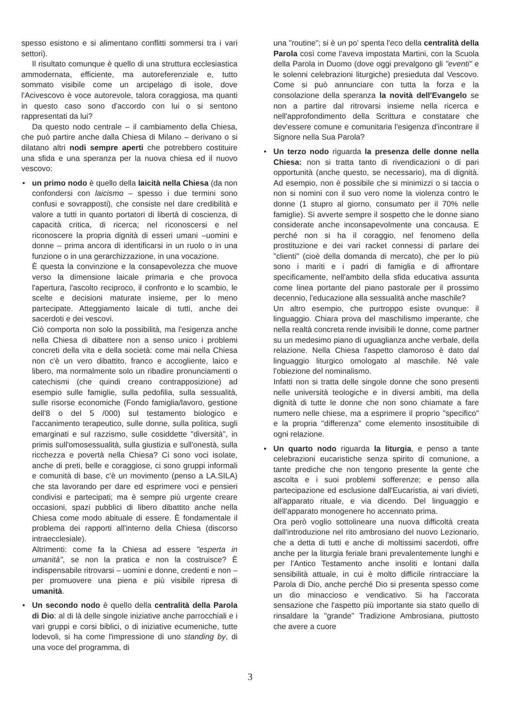spesso esistono e si alimentano conflitti sommersi tra i vari settori).
Il risultato comunque è quello di una struttura ecclesiastica ammodernata, efficiente, ma autoreferenziale e, tutto sommato visibile come un arcipelago di isole, dove l'Acivescovo è voce autorevole, talora coraggiosa, ma quanti in questo caso sono d'accordo con lui o si sentono rappresentati da lui?
Da questo nodo centrale – il cambiamento della Chiesa, che può partire anche dalla Chiesa di Milano – derivano o si dilatano altri nodi sempre aperti che potrebbero costituire una sfida e una speranza per la nuova chiesa ed il nuovo vescovo:
•
un primo nodo è quello della laicità nella Chiesa (da non confondersi con laicismo – spesso i due termini sono confusi e sovrapposti), che consiste nel dare credibilità e valore a tutti in quanto portatori di libertà di coscienza, di capacità critica, di ricerca; nel riconoscersi e nel riconoscere la propria dignità di esseri umani –uomini e donne – prima ancora di identificarsi in un ruolo o in una funzione o in una gerarchizzazione, in una vocazione.
È questa la convinzione e la consapevolezza che muove verso la dimensione laicale primaria e che provoca l'apertura, l'ascolto reciproco, il confronto e lo scambio, le scelte e decisioni maturate insieme, per lo meno partecipate. Atteggiamento laicale di tutti, anche dei sacerdoti e dei vescovi.
Ciò comporta non solo la possibilità, ma l'esigenza anche nella Chiesa di dibattere non a senso unico i problemi concreti della vita e della società: come mai nella Chiesa non c'è un vero dibattito, franco e accogliente, laico e libero, ma normalmente solo un ribadire pronunciamenti o catechismi (che quindi creano contrapposizione) ad esempio sulle famiglie, sulla pedofilia, sulla sessualità, sulle risorse economiche (Fondo famiglia/lavoro, gestione dell'8 o del 5 /000) sul testamento biologico e l'accanimento terapeutico, sulle donne, sulla politica, sugli emarginati e sul razzismo, sulle cosiddette "diversità", in primis sull'omosessualità, sulla giustizia e sull'onestà, sulla ricchezza e povertà nella Chiesa? Ci sono voci isolate, anche di preti, belle e coraggiose, ci sono gruppi informali e comunità di base, c'è un movimento (penso a LA.SILA) che sta lavorando per dare ed esprimere voci e pensieri condivisi e partecipati; ma è sempre più urgente creare occasioni, spazi pubblici di libero dibattito anche nella Chiesa come modo abituale di essere. È fondamentale il problema dei rapporti all'interno della Chiesa (discorso intraecclesiale).
Altrimenti: come fa la Chiesa ad essere "esperta in umanità", se non la pratica e non la costruisce? È indispensabile ritrovarsi – uomini e donne, credenti e non – per promuovere una piena e più visibile ripresa di umanità.
•
Un secondo nodo è quello della centralità della Parola di Dio: al di là delle singole iniziative anche parrocchiali e i vari gruppi e corsi biblici, o di iniziative ecumeniche, tutte lodevoli, si ha come l'impressione di uno standing by, di una voce del programma, di
una "routine"; si è un po' spenta l'eco della centralità della Parola così come l'aveva impostata Martini, con la Scuola della Parola in Duomo (dove oggi prevalgono gli "eventi" e le solenni celebrazioni liturgiche) presieduta dal Vescovo. Come si può annunciare con tutta la forza e la consolazione della speranza la novità dell'Evangelo se non a partire dal ritrovarsi insieme nella ricerca e nell'approfondimento della Scrittura e constatare che dev'essere comune e comunitaria l'esigenza d'incontrare il Signore nella Sua Parola?
•
Un terzo nodo riguarda la presenza delle donne nella Chiesa: non si tratta tanto di rivendicazioni o di pari opportunità (anche questo, se necessario), ma di dignità. Ad esempio, non è possibile che si minimizzi o si taccia o non si nomini con il suo vero nome la violenza contro le donne (1 stupro al giorno, consumato per il 70% nelle famiglie). Si avverte sempre il sospetto che le donne siano considerate anche inconsapevolmente una concausa. E perché non si ha il coraggio, nel fenomeno della prostituzione e dei vari racket connessi di parlare dei "clienti" (cioè della domanda di mercato), che per lo più sono i mariti e i padri di famiglia e di affrontare specificamente, nell'ambito della sfida educativa assunta come linea portante del piano pastorale per il prossimo decennio, l'educazione alla sessualità anche maschile?
Un altro esempio, che purtroppo esiste ovunque: il linguaggio. Chiara prova del maschilismo imperante, che nella realtà concreta rende invisibili le donne, come partner su un medesimo piano di uguaglianza anche verbale, della relazione. Nella Chiesa l'aspetto clamoroso è dato dal linguaggio liturgico omologato al maschile. Né vale l'obiezione del nominalismo.
Infatti non si tratta delle singole donne che sono presenti nelle università teologiche e in diversi ambiti, ma della dignità di tutte le donne che non sono chiamate a fare numero nelle chiese, ma a esprimere il proprio "specifico" e la propria "differenza" come elemento insostituibile di ogni relazione.
•
Un quarto nodo riguarda la liturgia, e penso a tante celebrazioni eucaristiche senza spirito di comunione, a tante prediche che non tengono presente la gente che ascolta e i suoi problemi sofferenze; e penso alla partecipazione ed esclusione dall'Eucaristia, ai vari divieti, all'apparato rituale, e via dicendo. Del linguaggio e dell'apparato monogenere ho accennato prima.
Ora però voglio sottolineare una nuova difficoltà creata dall'introduzione nel rito ambrosiano del nuovo Lezionario, che a detta di tutti e anche di moltissimi sacerdoti, offre anche per la liturgia feriale brani prevalentemente lunghi e per l'Antico Testamento anche insoliti e lontani dalla sensibilità attuale, in cui è molto difficile rintracciare la Parola di Dio, anche perché Dio si presenta spesso come un dio minaccioso e vendicativo. Si ha l'accorata sensazione che l'aspetto più importante sia stato quello di rinsaldare la "grande" Tradizione Ambrosiana, piuttosto che avere a cuore
3